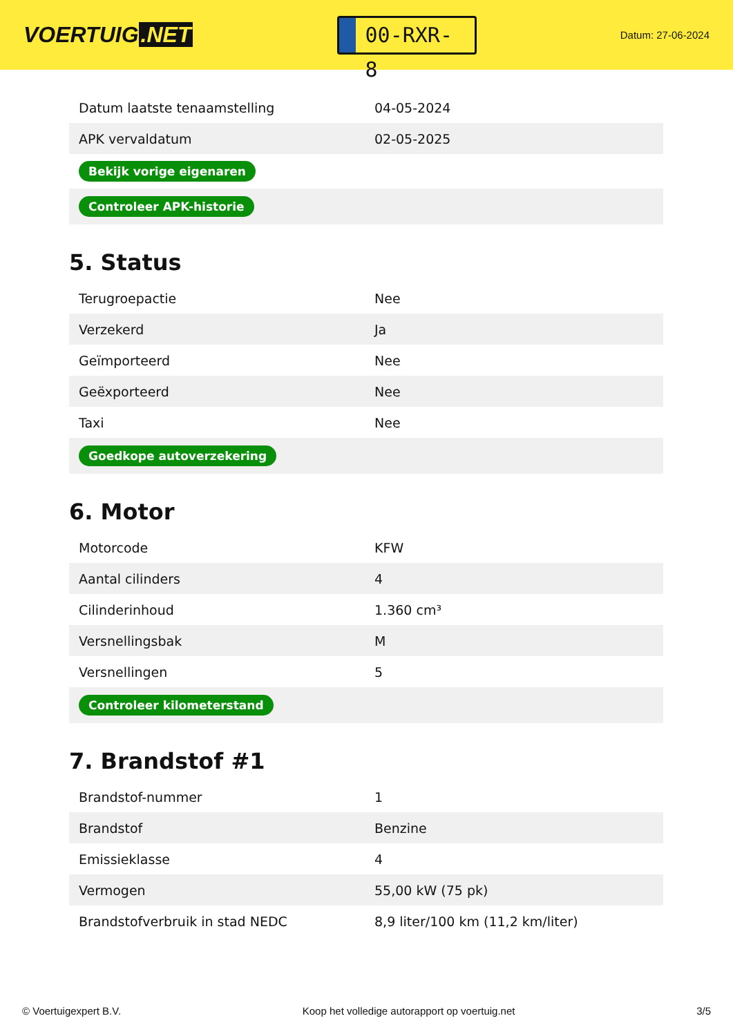VOERTUIG.NET
00-RXR-8
Datum: 27-06-2024
| Datum laatste tenaamstelling | 04-05-2024 |
| APK vervaldatum | 02-05-2025 |
| Bekijk vorige eigenaren | |
| Controleer APK-historie | |
5. Status
| Terugroepactie | Nee |
| Verzekerd | Ja |
| Geïmporteerd | Nee |
| Geëxporteerd | Nee |
| Taxi | Nee |
| Goedkope autoverzekering | |
6. Motor
| Motorcode | KFW |
| Aantal cilinders | 4 |
| Cilinderinhoud | 1.360 cm³ |
| Versnellingsbak | M |
| Versnellingen | 5 |
| Controleer kilometerstand | |
7. Brandstof #1
| Brandstof-nummer | 1 |
| Brandstof | Benzine |
| Emissieklasse | 4 |
| Vermogen | 55,00 kW (75 pk) |
| Brandstofverbruik in stad NEDC | 8,9 liter/100 km (11,2 km/liter) |
© Voertuigexpert B.V. Koop het volledige autorapport op voertuig.net 3/5